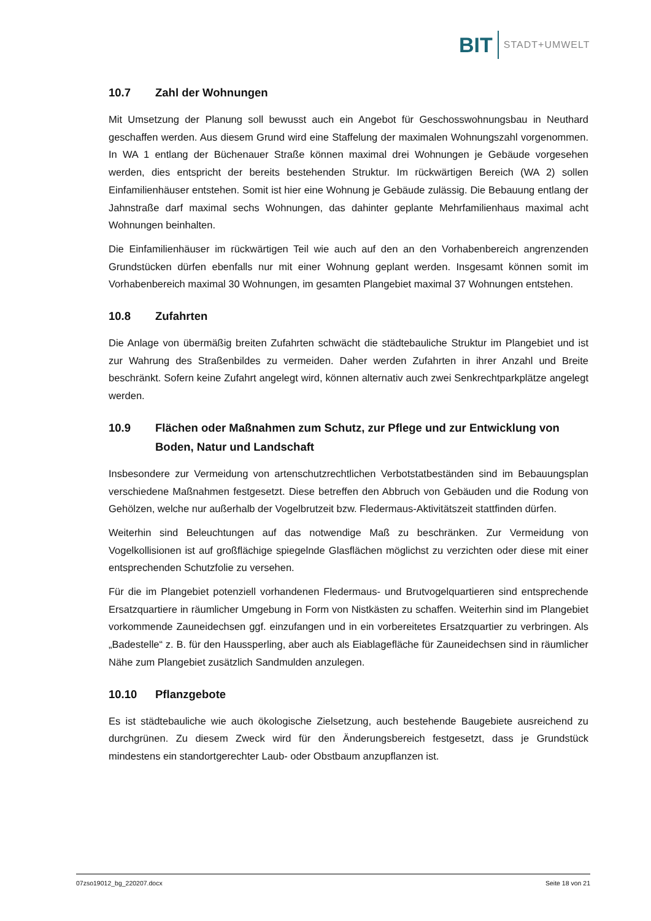BIT STADT+UMWELT
10.7 Zahl der Wohnungen
Mit Umsetzung der Planung soll bewusst auch ein Angebot für Geschosswohnungsbau in Neuthard geschaffen werden. Aus diesem Grund wird eine Staffelung der maximalen Wohnungszahl vorgenommen. In WA 1 entlang der Büchenauer Straße können maximal drei Wohnungen je Gebäude vorgesehen werden, dies entspricht der bereits bestehenden Struktur. Im rückwärtigen Bereich (WA 2) sollen Einfamilienhäuser entstehen. Somit ist hier eine Wohnung je Gebäude zulässig. Die Bebauung entlang der Jahnstraße darf maximal sechs Wohnungen, das dahinter geplante Mehrfamilienhaus maximal acht Wohnungen beinhalten.
Die Einfamilienhäuser im rückwärtigen Teil wie auch auf den an den Vorhabenbereich angrenzenden Grundstücken dürfen ebenfalls nur mit einer Wohnung geplant werden. Insgesamt können somit im Vorhabenbereich maximal 30 Wohnungen, im gesamten Plangebiet maximal 37 Wohnungen entstehen.
10.8 Zufahrten
Die Anlage von übermäßig breiten Zufahrten schwächt die städtebauliche Struktur im Plangebiet und ist zur Wahrung des Straßenbildes zu vermeiden. Daher werden Zufahrten in ihrer Anzahl und Breite beschränkt. Sofern keine Zufahrt angelegt wird, können alternativ auch zwei Senkrechtparkplätze angelegt werden.
10.9 Flächen oder Maßnahmen zum Schutz, zur Pflege und zur Entwicklung von Boden, Natur und Landschaft
Insbesondere zur Vermeidung von artenschutzrechtlichen Verbotstatbeständen sind im Bebauungsplan verschiedene Maßnahmen festgesetzt. Diese betreffen den Abbruch von Gebäuden und die Rodung von Gehölzen, welche nur außerhalb der Vogelbrutzeit bzw. Fledermaus-Aktivitätszeit stattfinden dürfen.
Weiterhin sind Beleuchtungen auf das notwendige Maß zu beschränken. Zur Vermeidung von Vogelkollisionen ist auf großflächige spiegelnde Glasflächen möglichst zu verzichten oder diese mit einer entsprechenden Schutzfolie zu versehen.
Für die im Plangebiet potenziell vorhandenen Fledermaus- und Brutvogelquartieren sind entsprechende Ersatzquartiere in räumlicher Umgebung in Form von Nistkästen zu schaffen. Weiterhin sind im Plangebiet vorkommende Zauneidechsen ggf. einzufangen und in ein vorbereitetes Ersatzquartier zu verbringen. Als „Badestelle“ z. B. für den Haussperling, aber auch als Eiablagefläche für Zauneidechsen sind in räumlicher Nähe zum Plangebiet zusätzlich Sandmulden anzulegen.
10.10 Pflanzgebote
Es ist städtebauliche wie auch ökologische Zielsetzung, auch bestehende Baugebiete ausreichend zu durchgrünen. Zu diesem Zweck wird für den Änderungsbereich festgesetzt, dass je Grundstück mindestens ein standortgerechter Laub- oder Obstbaum anzupflanzen ist.
07zso19012_bg_220207.docx Seite 18 von 21